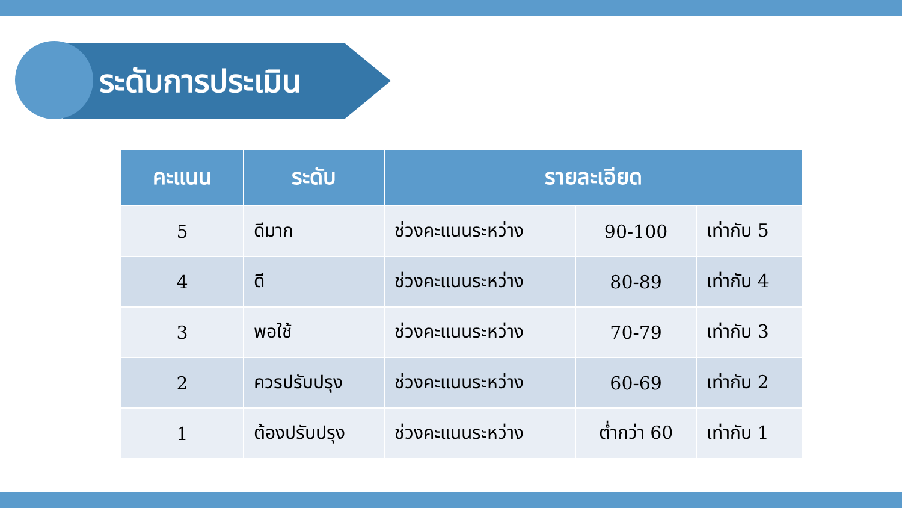ระดับการประเมิน
| คะแนน | ระดับ | รายละเอียด | | |
| --- | --- | --- | --- | --- |
| 5 | ดีมาก | ช่วงคะแนนระหว่าง | 90-100 | เท่ากับ 5 |
| 4 | ดี | ช่วงคะแนนระหว่าง | 80-89 | เท่ากับ 4 |
| 3 | พอใช้ | ช่วงคะแนนระหว่าง | 70-79 | เท่ากับ 3 |
| 2 | ควรปรับปรุง | ช่วงคะแนนระหว่าง | 60-69 | เท่ากับ 2 |
| 1 | ต้องปรับปรุง | ช่วงคะแนนระหว่าง | ต่ำกว่า 60 | เท่ากับ 1 |